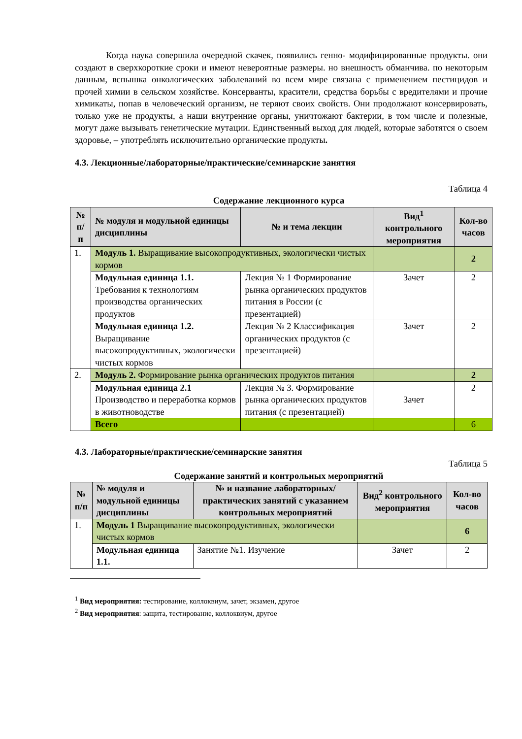Когда наука совершила очередной скачек, появились генно- модифицированные продукты. они создают в сверхкороткие сроки и имеют невероятные размеры. но внешность обманчива. по некоторым данным, вспышка онкологических заболеваний во всем мире связана с применением пестицидов и прочей химии в сельском хозяйстве. Консерванты, красители, средства борьбы с вредителями и прочие химикаты, попав в человеческий организм, не теряют своих свойств. Они продолжают консервировать, только уже не продукты, а наши внутренние органы, уничтожают бактерии, в том числе и полезные, могут даже вызывать генетические мутации. Единственный выход для людей, которые заботятся о своем здоровье, – употреблять исключительно органические продукты.
4.3. Лекционные/лабораторные/практические/семинарские занятия
Таблица 4
Содержание лекционного курса
| № п/п | № модуля и модульной единицы дисциплины | № и тема лекции | Вид<sup>1</sup> контрольного мероприятия | Кол-во часов |
| --- | --- | --- | --- | --- |
| 1. | Модуль 1. Выращивание высокопродуктивных, экологически чистых кормов | | | 2 |
| | Модульная единица 1.1. Требования к технологиям производства органических продуктов | Лекция № 1 Формирование рынка органических продуктов питания в России (с презентацией) | Зачет | 2 |
| | Модульная единица 1.2. Выращивание высокопродуктивных, экологически чистых кормов | Лекция № 2 Классификация органических продуктов (с презентацией) | Зачет | 2 |
| 2. | Модуль 2. Формирование рынка органических продуктов питания | | | 2 |
| | Модульная единица 2.1 Производство и переработка кормов в животноводстве | Лекция № 3. Формирование рынка органических продуктов питания (с презентацией) | Зачет | 2 |
| | Всего | | | 6 |
4.3. Лабораторные/практические/семинарские занятия
Таблица 5
Содержание занятий и контрольных мероприятий
| № п/п | № модуля и модульной единицы дисциплины | № и название лабораторных/ практических занятий с указанием контрольных мероприятий | Вид<sup>2</sup> контрольного мероприятия | Кол-во часов |
| --- | --- | --- | --- | --- |
| 1. | Модуль 1 Выращивание высокопродуктивных, экологически чистых кормов | | | 6 |
| | Модульная единица 1.1. | Занятие №1. Изучение | Зачет | 2 |
<sup>1</sup> Вид мероприятия: тестирование, коллоквиум, зачет, экзамен, другое
<sup>2</sup> Вид мероприятия: защита, тестирование, коллоквиум, другое